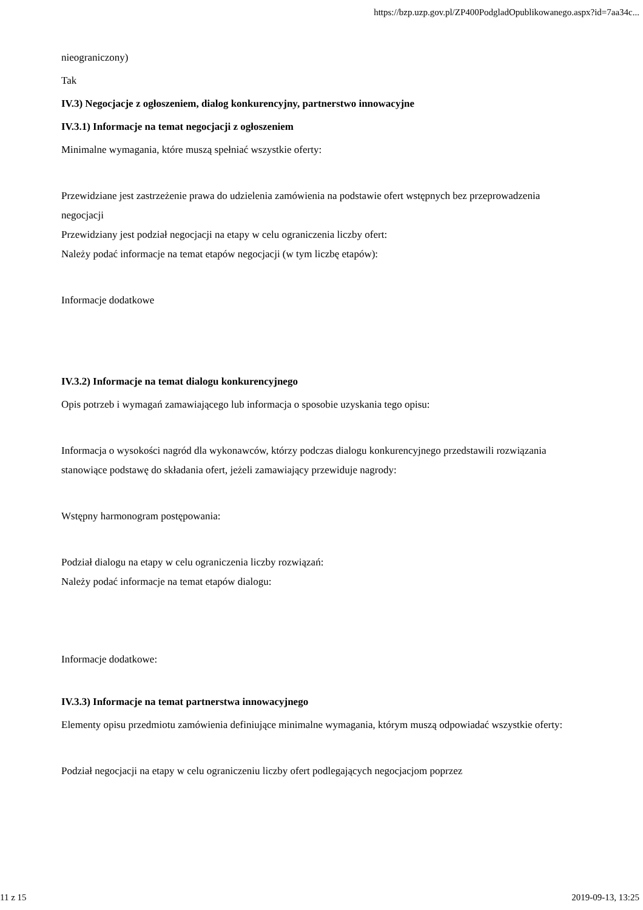https://bzp.uzp.gov.pl/ZP400PodgladOpublikowanego.aspx?id=7aa34c...
nieograniczony)
Tak
IV.3) Negocjacje z ogłoszeniem, dialog konkurencyjny, partnerstwo innowacyjne
IV.3.1) Informacje na temat negocjacji z ogłoszeniem
Minimalne wymagania, które muszą spełniać wszystkie oferty:
Przewidziane jest zastrzeżenie prawa do udzielenia zamówienia na podstawie ofert wstępnych bez przeprowadzenia negocjacji
Przewidziany jest podział negocjacji na etapy w celu ograniczenia liczby ofert:
Należy podać informacje na temat etapów negocjacji (w tym liczbę etapów):
Informacje dodatkowe
IV.3.2) Informacje na temat dialogu konkurencyjnego
Opis potrzeb i wymagań zamawiającego lub informacja o sposobie uzyskania tego opisu:
Informacja o wysokości nagród dla wykonawców, którzy podczas dialogu konkurencyjnego przedstawili rozwiązania stanowiące podstawę do składania ofert, jeżeli zamawiający przewiduje nagrody:
Wstępny harmonogram postępowania:
Podział dialogu na etapy w celu ograniczenia liczby rozwiązań:
Należy podać informacje na temat etapów dialogu:
Informacje dodatkowe:
IV.3.3) Informacje na temat partnerstwa innowacyjnego
Elementy opisu przedmiotu zamówienia definiujące minimalne wymagania, którym muszą odpowiadać wszystkie oferty:
Podział negocjacji na etapy w celu ograniczeniu liczby ofert podlegających negocjacjom poprzez
11 z 15 2019-09-13, 13:25